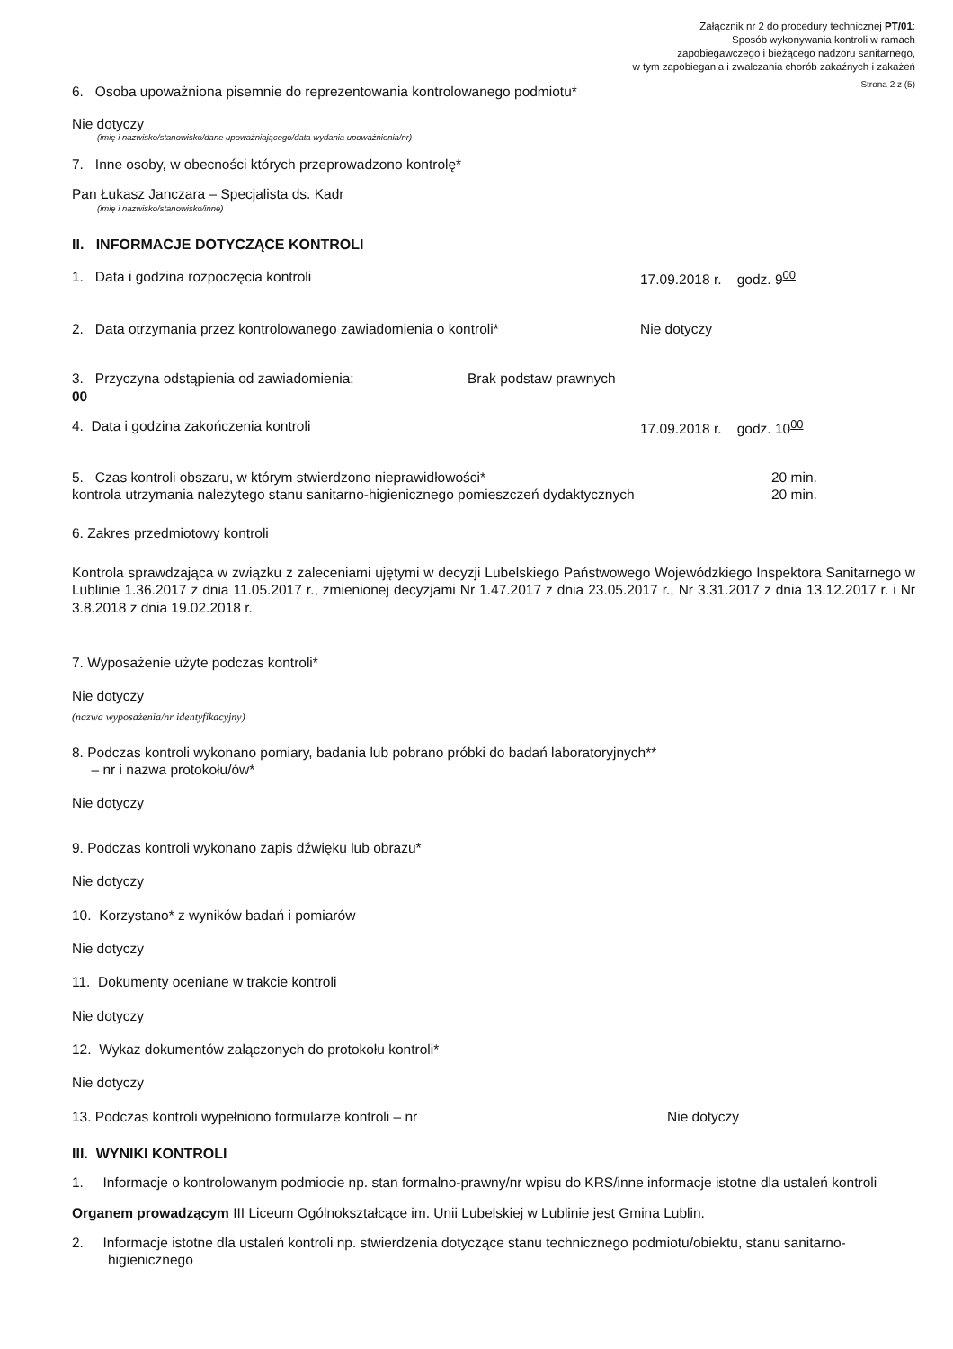Załącznik nr 2 do procedury technicznej PT/01:
Sposób wykonywania kontroli w ramach
zapobiegawczego i bieżącego nadzoru sanitarnego,
w tym zapobiegania i zwalczania chorób zakaźnych i zakażeń
Strona 2 z (5)
6. Osoba upoważniona pisemnie do reprezentowania kontrolowanego podmiotu*
Nie dotyczy
(imię i nazwisko/stanowisko/dane upoważniającego/data wydania upoważnienia/nr)
7. Inne osoby, w obecności których przeprowadzono kontrolę*
Pan Łukasz Janczara – Specjalista ds. Kadr
(imię i nazwisko/stanowisko/inne)
II. INFORMACJE DOTYCZĄCE KONTROLI
1. Data i godzina rozpoczęcia kontroli 17.09.2018 r. godz. 9<sup>00</sup>
2. Data otrzymania przez kontrolowanego zawiadomienia o kontroli* Nie dotyczy
3. Przyczyna odstąpienia od zawiadomienia: Brak podstaw prawnych
00
4. Data i godzina zakończenia kontroli 17.09.2018 r. godz. 10<sup>00</sup>
5. Czas kontroli obszaru, w którym stwierdzono nieprawidłowości* 20 min.
kontrola utrzymania należytego stanu sanitarno-higienicznego pomieszczeń dydaktycznych 20 min.
6. Zakres przedmiotowy kontroli
Kontrola sprawdzająca w związku z zaleceniami ujętymi w decyzji Lubelskiego Państwowego Wojewódzkiego Inspektora Sanitarnego w Lublinie 1.36.2017 z dnia 11.05.2017 r., zmienionej decyzjami Nr 1.47.2017 z dnia 23.05.2017 r., Nr 3.31.2017 z dnia 13.12.2017 r. i Nr 3.8.2018 z dnia 19.02.2018 r.
7. Wyposażenie użyte podczas kontroli*
Nie dotyczy
(nazwa wyposażenia/nr identyfikacyjny)
8. Podczas kontroli wykonano pomiary, badania lub pobrano próbki do badań laboratoryjnych**
– nr i nazwa protokołu/ów*
Nie dotyczy
9. Podczas kontroli wykonano zapis dźwięku lub obrazu*
Nie dotyczy
10. Korzystano* z wyników badań i pomiarów
Nie dotyczy
11. Dokumenty oceniane w trakcie kontroli
Nie dotyczy
12. Wykaz dokumentów załączonych do protokołu kontroli*
Nie dotyczy
13. Podczas kontroli wypełniono formularze kontroli – nr Nie dotyczy
III. WYNIKI KONTROLI
1. Informacje o kontrolowanym podmiocie np. stan formalno-prawny/nr wpisu do KRS/inne informacje istotne dla ustaleń kontroli
Organem prowadzącym III Liceum Ogólnokształcące im. Unii Lubelskiej w Lublinie jest Gmina Lublin.
2. Informacje istotne dla ustaleń kontroli np. stwierdzenia dotyczące stanu technicznego podmiotu/obiektu, stanu sanitarno-higienicznego